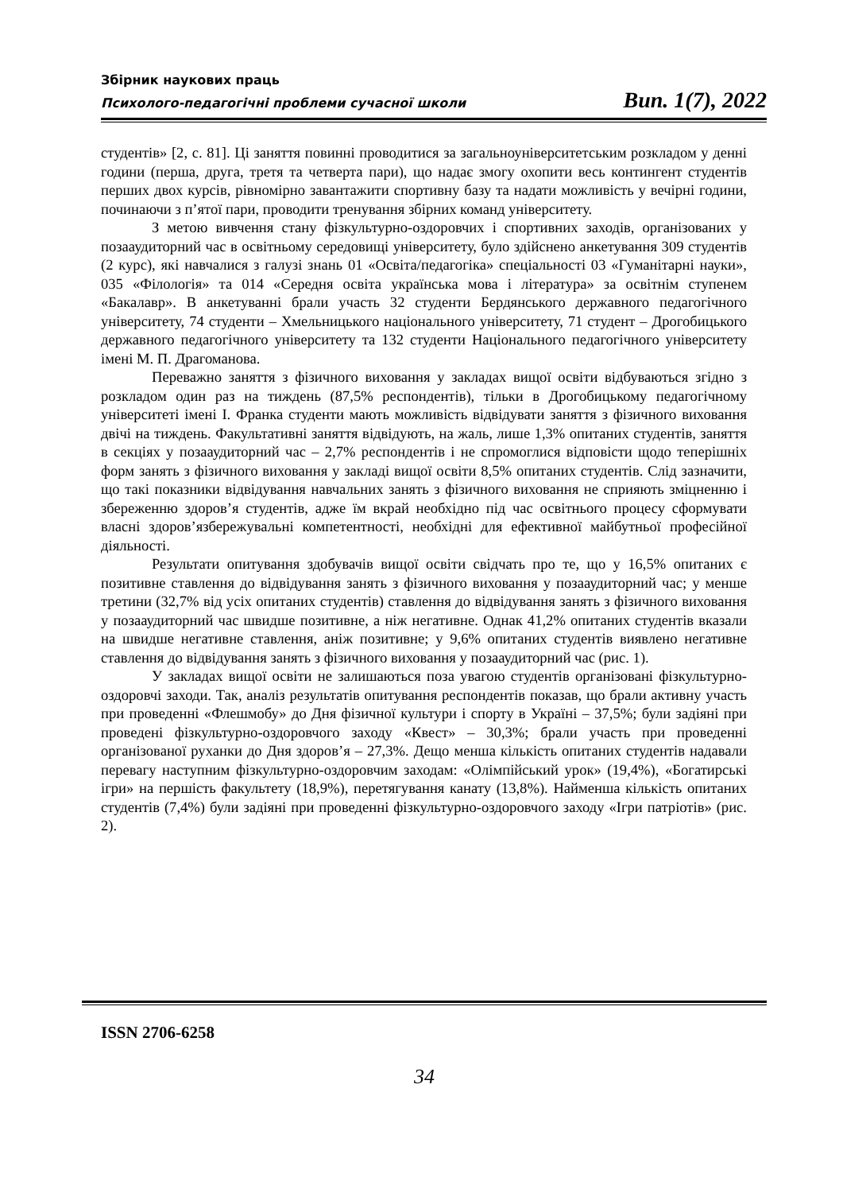Збірник наукових праць
Психолого-педагогічні проблеми сучасної школи Вип. 1(7), 2022
студентів» [2, с. 81]. Ці заняття повинні проводитися за загальноуніверситетським розкладом у денні години (перша, друга, третя та четверта пари), що надає змогу охопити весь контингент студентів перших двох курсів, рівномірно завантажити спортивну базу та надати можливість у вечірні години, починаючи з п’ятої пари, проводити тренування збірних команд університету.
З метою вивчення стану фізкультурно-оздоровчих і спортивних заходів, організованих у позааудиторний час в освітньому середовищі університету, було здійснено анкетування 309 студентів (2 курс), які навчалися з галузі знань 01 «Освіта/педагогіка» спеціальності 03 «Гуманітарні науки», 035 «Філологія» та 014 «Середня освіта українська мова і література» за освітнім ступенем «Бакалавр». В анкетуванні брали участь 32 студенти Бердянського державного педагогічного університету, 74 студенти – Хмельницького національного університету, 71 студент – Дрогобицького державного педагогічного університету та 132 студенти Національного педагогічного університету імені М. П. Драгоманова.
Переважно заняття з фізичного виховання у закладах вищої освіти відбуваються згідно з розкладом один раз на тиждень (87,5% респондентів), тільки в Дрогобицькому педагогічному університеті імені І. Франка студенти мають можливість відвідувати заняття з фізичного виховання двічі на тиждень. Факультативні заняття відвідують, на жаль, лише 1,3% опитаних студентів, заняття в секціях у позааудиторний час – 2,7% респондентів і не спромоглися відповісти щодо теперішніх форм занять з фізичного виховання у закладі вищої освіти 8,5% опитаних студентів. Слід зазначити, що такі показники відвідування навчальних занять з фізичного виховання не сприяють зміцненню і збереженню здоров’я студентів, адже їм вкрай необхідно під час освітнього процесу сформувати власні здоров’язбережувальні компетентності, необхідні для ефективної майбутньої професійної діяльності.
Результати опитування здобувачів вищої освіти свідчать про те, що у 16,5% опитаних є позитивне ставлення до відвідування занять з фізичного виховання у позааудиторний час; у менше третини (32,7% від усіх опитаних студентів) ставлення до відвідування занять з фізичного виховання у позааудиторний час швидше позитивне, а ніж негативне. Однак 41,2% опитаних студентів вказали на швидше негативне ставлення, аніж позитивне; у 9,6% опитаних студентів виявлено негативне ставлення до відвідування занять з фізичного виховання у позааудиторний час (рис. 1).
У закладах вищої освіти не залишаються поза увагою студентів організовані фізкультурно-оздоровчі заходи. Так, аналіз результатів опитування респондентів показав, що брали активну участь при проведенні «Флешмобу» до Дня фізичної культури і спорту в Україні – 37,5%; були задіяні при проведені фізкультурно-оздоровчого заходу «Квест» – 30,3%; брали участь при проведенні організованої руханки до Дня здоров’я – 27,3%. Дещо менша кількість опитаних студентів надавали перевагу наступним фізкультурно-оздоровчим заходам: «Олімпійський урок» (19,4%), «Богатирські ігри» на першість факультету (18,9%), перетягування канату (13,8%). Найменша кількість опитаних студентів (7,4%) були задіяні при проведенні фізкультурно-оздоровчого заходу «Ігри патріотів» (рис. 2).
ISSN 2706-6258
34